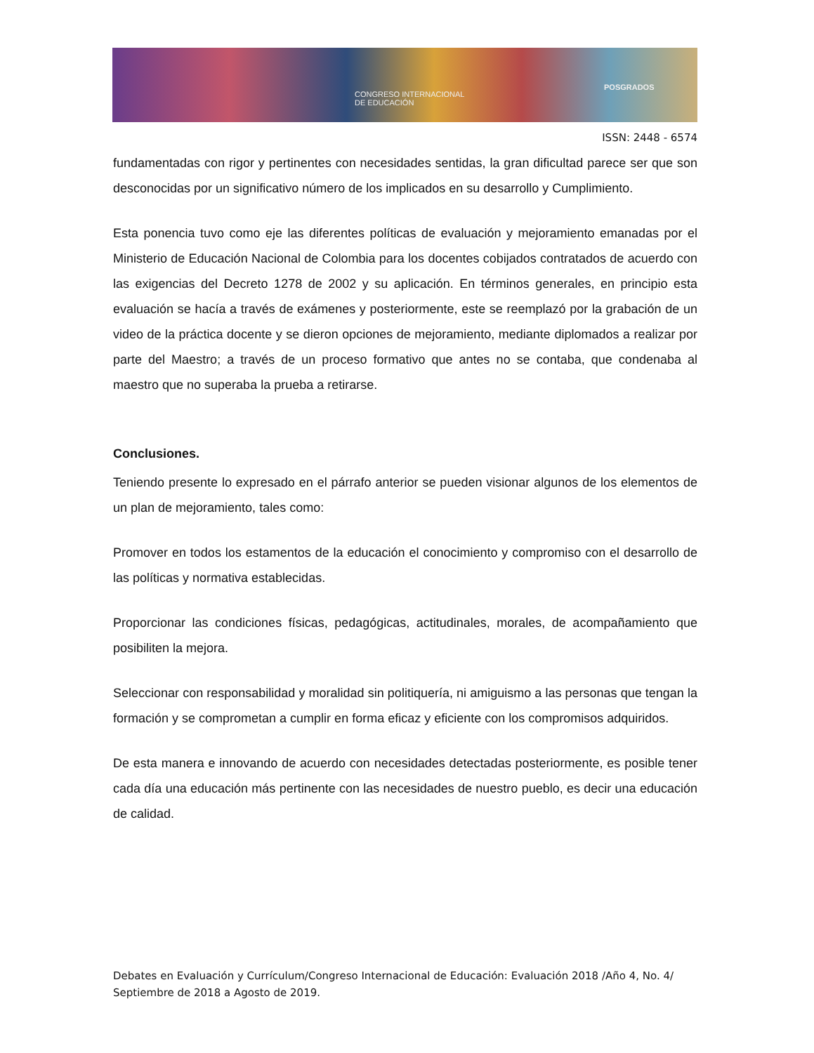CONGRESO INTERNACIONAL
DE EDUCACIÓN
POSGRADOS
ISSN: 2448 - 6574
fundamentadas con rigor y pertinentes con necesidades sentidas, la gran dificultad parece ser que son desconocidas por un significativo número de los implicados en su desarrollo y Cumplimiento.
Esta ponencia tuvo como eje las diferentes políticas de evaluación y mejoramiento emanadas por el Ministerio de Educación Nacional de Colombia para los docentes cobijados contratados de acuerdo con las exigencias del Decreto 1278 de 2002 y su aplicación. En términos generales, en principio esta evaluación se hacía a través de exámenes y posteriormente, este se reemplazó por la grabación de un video de la práctica docente y se dieron opciones de mejoramiento, mediante diplomados a realizar por parte del Maestro; a través de un proceso formativo que antes no se contaba, que condenaba al maestro que no superaba la prueba a retirarse.
Conclusiones.
Teniendo presente lo expresado en el párrafo anterior se pueden visionar algunos de los elementos de un plan de mejoramiento, tales como:
Promover en todos los estamentos de la educación el conocimiento y compromiso con el desarrollo de las políticas y normativa establecidas.
Proporcionar las condiciones físicas, pedagógicas, actitudinales, morales, de acompañamiento que posibiliten la mejora.
Seleccionar con responsabilidad y moralidad sin politiquería, ni amiguismo a las personas que tengan la formación y se comprometan a cumplir en forma eficaz y eficiente con los compromisos adquiridos.
De esta manera e innovando de acuerdo con necesidades detectadas posteriormente, es posible tener cada día una educación más pertinente con las necesidades de nuestro pueblo, es decir una educación de calidad.
Debates en Evaluación y Currículum/Congreso Internacional de Educación: Evaluación 2018 /Año 4, No. 4/ Septiembre de 2018 a Agosto de 2019.